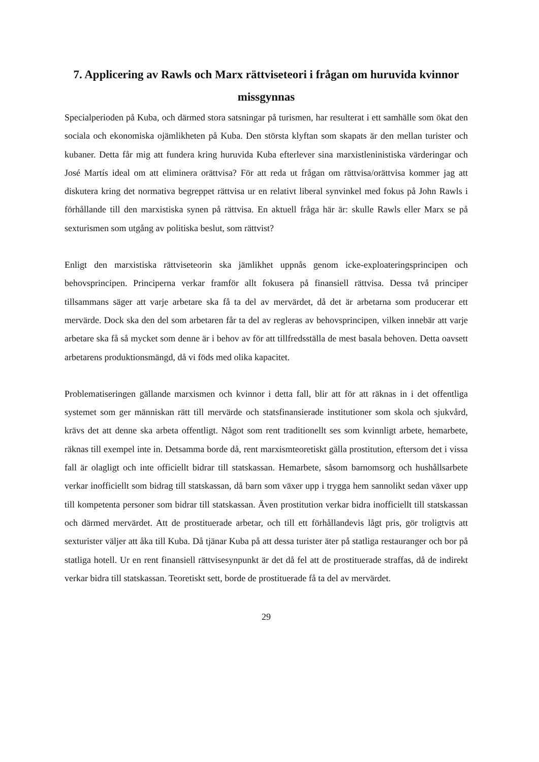7. Applicering av Rawls och Marx rättviseteori i frågan om huruvida kvinnor missgynnas
Specialperioden på Kuba, och därmed stora satsningar på turismen, har resulterat i ett samhälle som ökat den sociala och ekonomiska ojämlikheten på Kuba. Den största klyftan som skapats är den mellan turister och kubaner. Detta får mig att fundera kring huruvida Kuba efterlever sina marxistleninistiska värderingar och José Martís ideal om att eliminera orättvisa? För att reda ut frågan om rättvisa/orättvisa kommer jag att diskutera kring det normativa begreppet rättvisa ur en relativt liberal synvinkel med fokus på John Rawls i förhållande till den marxistiska synen på rättvisa. En aktuell fråga här är: skulle Rawls eller Marx se på sexturismen som utgång av politiska beslut, som rättvist?
Enligt den marxistiska rättviseteorin ska jämlikhet uppnås genom icke-exploateringsprincipen och behovsprincipen. Principerna verkar framför allt fokusera på finansiell rättvisa. Dessa två principer tillsammans säger att varje arbetare ska få ta del av mervärdet, då det är arbetarna som producerar ett mervärde. Dock ska den del som arbetaren får ta del av regleras av behovsprincipen, vilken innebär att varje arbetare ska få så mycket som denne är i behov av för att tillfredsställa de mest basala behoven. Detta oavsett arbetarens produktionsmängd, då vi föds med olika kapacitet.
Problematiseringen gällande marxismen och kvinnor i detta fall, blir att för att räknas in i det offentliga systemet som ger människan rätt till mervärde och statsfinansierade institutioner som skola och sjukvård, krävs det att denne ska arbeta offentligt. Något som rent traditionellt ses som kvinnligt arbete, hemarbete, räknas till exempel inte in. Detsamma borde då, rent marxismteoretiskt gälla prostitution, eftersom det i vissa fall är olagligt och inte officiellt bidrar till statskassan. Hemarbete, såsom barnomsorg och hushållsarbete verkar inofficiellt som bidrag till statskassan, då barn som växer upp i trygga hem sannolikt sedan växer upp till kompetenta personer som bidrar till statskassan. Även prostitution verkar bidra inofficiellt till statskassan och därmed mervärdet. Att de prostituerade arbetar, och till ett förhållandevis lågt pris, gör troligtvis att sexturister väljer att åka till Kuba. Då tjänar Kuba på att dessa turister äter på statliga restauranger och bor på statliga hotell. Ur en rent finansiell rättvisesynpunkt är det då fel att de prostituerade straffas, då de indirekt verkar bidra till statskassan. Teoretiskt sett, borde de prostituerade få ta del av mervärdet.
29